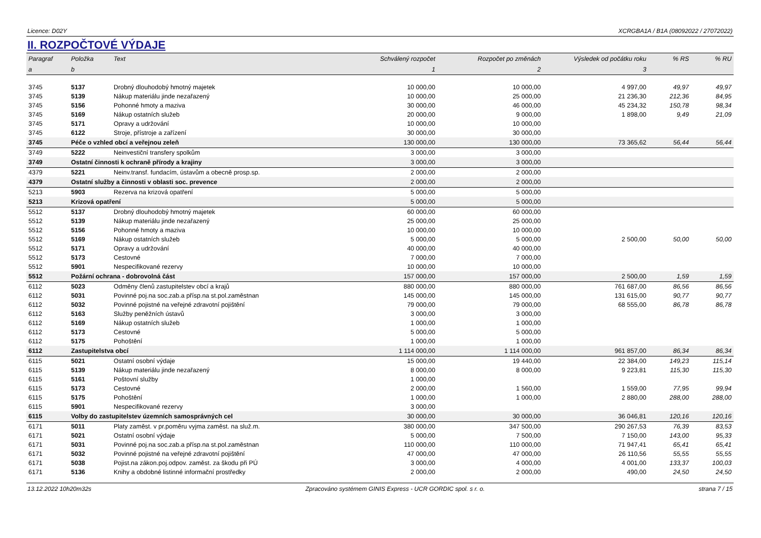Licence: D02Y XCRGBA1A / B1A (08092022 / 27072022)
II. ROZPOČTOVÉ VÝDAJE
| Paragraf | Položka | Text | Schválený rozpočet | Rozpočet po změnách | Výsledek od počátku roku | % RS | % RU |
| --- | --- | --- | --- | --- | --- | --- | --- |
| a | b | | 1 | 2 | 3 | | |
| 3745 | 5137 | Drobný dlouhodobý hmotný majetek | 10 000,00 | 10 000,00 | 4 997,00 | 49,97 | 49,97 |
| 3745 | 5139 | Nákup materiálu jinde nezařazený | 10 000,00 | 25 000,00 | 21 236,30 | 212,36 | 84,95 |
| 3745 | 5156 | Pohonné hmoty a maziva | 30 000,00 | 46 000,00 | 45 234,32 | 150,78 | 98,34 |
| 3745 | 5169 | Nákup ostatních služeb | 20 000,00 | 9 000,00 | 1 898,00 | 9,49 | 21,09 |
| 3745 | 5171 | Opravy a udržování | 10 000,00 | 10 000,00 | | | |
| 3745 | 6122 | Stroje, přístroje a zařízení | 30 000,00 | 30 000,00 | | | |
| 3745 | Péče o vzhled obcí a veřejnou zeleň | | 130 000,00 | 130 000,00 | 73 365,62 | 56,44 | 56,44 |
| 3749 | 5222 | Neinvestiční transfery spolkům | 3 000,00 | 3 000,00 | | | |
| 3749 | Ostatní činnosti k ochraně přírody a krajiny | | 3 000,00 | 3 000,00 | | | |
| 4379 | 5221 | Neinv.transf. fundacím, ústavům a obecně prosp.sp. | 2 000,00 | 2 000,00 | | | |
| 4379 | Ostatní služby a činnosti v oblasti soc. prevence | | 2 000,00 | 2 000,00 | | | |
| 5213 | 5903 | Rezerva na krizová opatření | 5 000,00 | 5 000,00 | | | |
| 5213 | Krizová opatření | | 5 000,00 | 5 000,00 | | | |
| 5512 | 5137 | Drobný dlouhodobý hmotný majetek | 60 000,00 | 60 000,00 | | | |
| 5512 | 5139 | Nákup materiálu jinde nezařazený | 25 000,00 | 25 000,00 | | | |
| 5512 | 5156 | Pohonné hmoty a maziva | 10 000,00 | 10 000,00 | | | |
| 5512 | 5169 | Nákup ostatních služeb | 5 000,00 | 5 000,00 | 2 500,00 | 50,00 | 50,00 |
| 5512 | 5171 | Opravy a udržování | 40 000,00 | 40 000,00 | | | |
| 5512 | 5173 | Cestovné | 7 000,00 | 7 000,00 | | | |
| 5512 | 5901 | Nespecifikované rezervy | 10 000,00 | 10 000,00 | | | |
| 5512 | Požární ochrana - dobrovolná část | | 157 000,00 | 157 000,00 | 2 500,00 | 1,59 | 1,59 |
| 6112 | 5023 | Odměny členů zastupitelstev obcí a krajů | 880 000,00 | 880 000,00 | 761 687,00 | 86,56 | 86,56 |
| 6112 | 5031 | Povinné poj.na soc.zab.a přísp.na st.pol.zaměstnan | 145 000,00 | 145 000,00 | 131 615,00 | 90,77 | 90,77 |
| 6112 | 5032 | Povinné pojistné na veřejné zdravotní pojištění | 79 000,00 | 79 000,00 | 68 555,00 | 86,78 | 86,78 |
| 6112 | 5163 | Služby peněžních ústavů | 3 000,00 | 3 000,00 | | | |
| 6112 | 5169 | Nákup ostatních služeb | 1 000,00 | 1 000,00 | | | |
| 6112 | 5173 | Cestovné | 5 000,00 | 5 000,00 | | | |
| 6112 | 5175 | Pohoštění | 1 000,00 | 1 000,00 | | | |
| 6112 | Zastupitelstva obcí | | 1 114 000,00 | 1 114 000,00 | 961 857,00 | 86,34 | 86,34 |
| 6115 | 5021 | Ostatní osobní výdaje | 15 000,00 | 19 440,00 | 22 384,00 | 149,23 | 115,14 |
| 6115 | 5139 | Nákup materiálu jinde nezařazený | 8 000,00 | 8 000,00 | 9 223,81 | 115,30 | 115,30 |
| 6115 | 5161 | Poštovní služby | 1 000,00 | | | | |
| 6115 | 5173 | Cestovné | 2 000,00 | 1 560,00 | 1 559,00 | 77,95 | 99,94 |
| 6115 | 5175 | Pohoštění | 1 000,00 | 1 000,00 | 2 880,00 | 288,00 | 288,00 |
| 6115 | 5901 | Nespecifikované rezervy | 3 000,00 | | | | |
| 6115 | Volby do zastupitelstev územních samosprávných cel | | 30 000,00 | 30 000,00 | 36 046,81 | 120,16 | 120,16 |
| 6171 | 5011 | Platy zaměst. v pr.poměru vyjma zaměst. na služ.m. | 380 000,00 | 347 500,00 | 290 267,53 | 76,39 | 83,53 |
| 6171 | 5021 | Ostatní osobní výdaje | 5 000,00 | 7 500,00 | 7 150,00 | 143,00 | 95,33 |
| 6171 | 5031 | Povinné poj.na soc.zab.a přísp.na st.pol.zaměstnan | 110 000,00 | 110 000,00 | 71 947,41 | 65,41 | 65,41 |
| 6171 | 5032 | Povinné pojistné na veřejné zdravotní pojištění | 47 000,00 | 47 000,00 | 26 110,56 | 55,55 | 55,55 |
| 6171 | 5038 | Pojist.na zákon.poj.odpov. zaměst. za škodu při PÚ | 3 000,00 | 4 000,00 | 4 001,00 | 133,37 | 100,03 |
| 6171 | 5136 | Knihy a obdobné listinné informační prostředky | 2 000,00 | 2 000,00 | 490,00 | 24,50 | 24,50 |
13.12.2022 10h20m32s Zpracováno systémem GINIS Express - UCR GORDIC spol. s r. o. strana 7 / 15